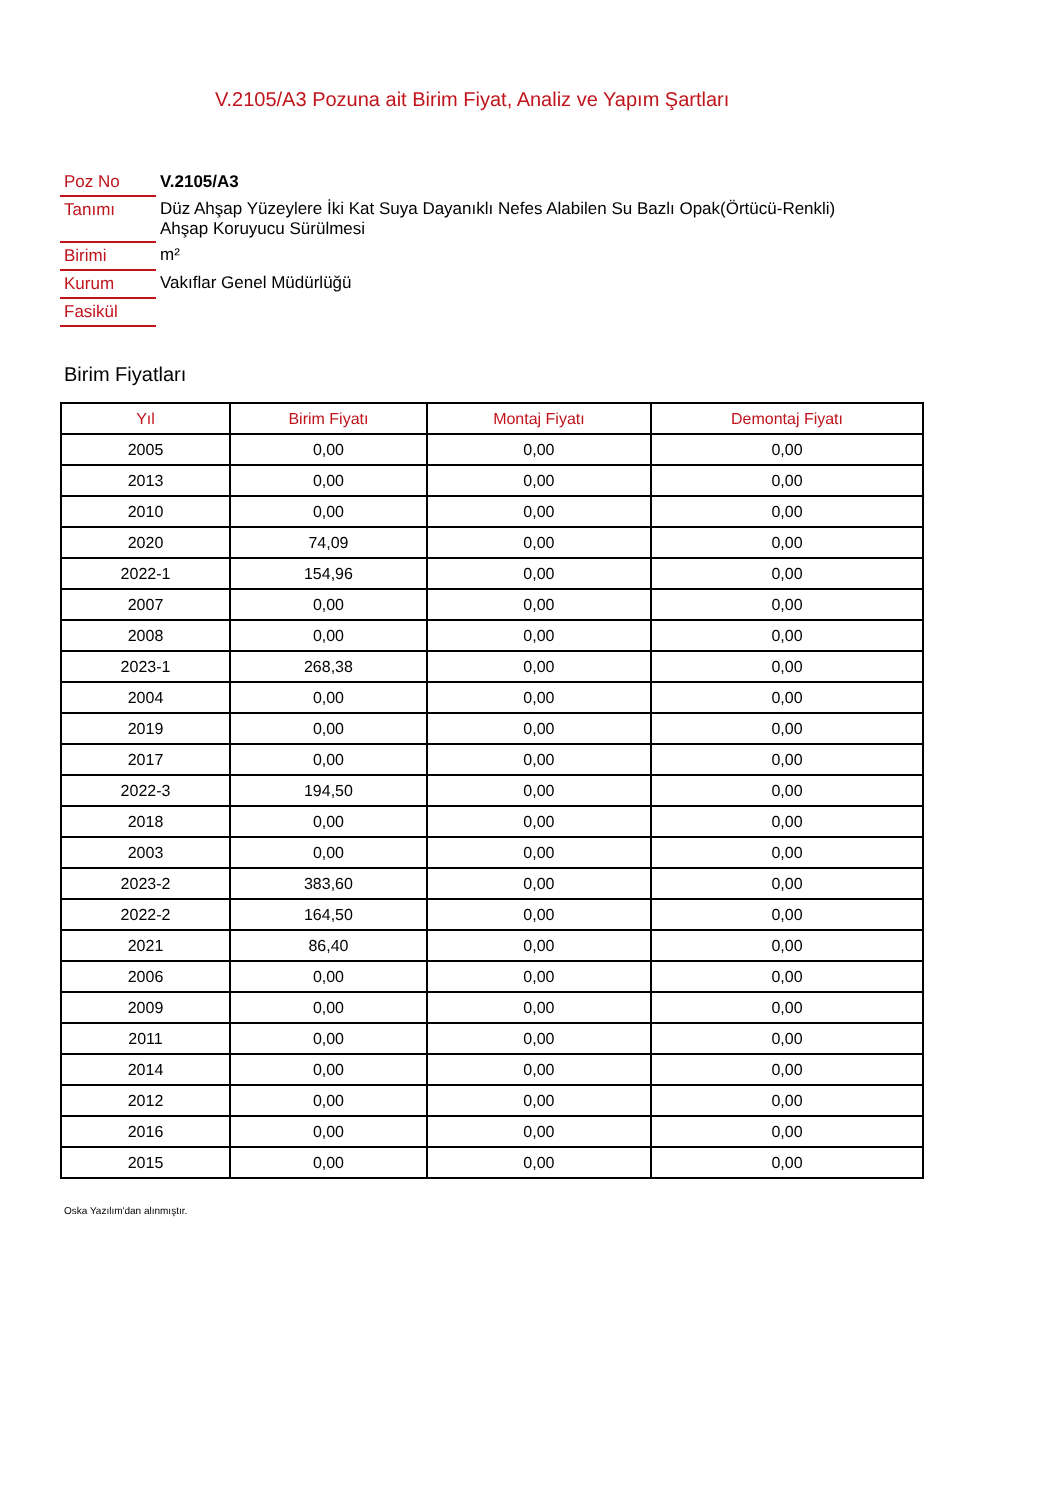V.2105/A3 Pozuna ait Birim Fiyat, Analiz ve Yapım Şartları
| Poz No | V.2105/A3 |
| Tanımı | Düz Ahşap Yüzeylere İki Kat Suya Dayanıklı Nefes Alabilen Su Bazlı Opak(Örtücü-Renkli) Ahşap Koruyucu Sürülmesi |
| Birimi | m² |
| Kurum | Vakıflar Genel Müdürlüğü |
| Fasikül | |
Birim Fiyatları
| Yıl | Birim Fiyatı | Montaj Fiyatı | Demontaj Fiyatı |
| --- | --- | --- | --- |
| 2005 | 0,00 | 0,00 | 0,00 |
| 2013 | 0,00 | 0,00 | 0,00 |
| 2010 | 0,00 | 0,00 | 0,00 |
| 2020 | 74,09 | 0,00 | 0,00 |
| 2022-1 | 154,96 | 0,00 | 0,00 |
| 2007 | 0,00 | 0,00 | 0,00 |
| 2008 | 0,00 | 0,00 | 0,00 |
| 2023-1 | 268,38 | 0,00 | 0,00 |
| 2004 | 0,00 | 0,00 | 0,00 |
| 2019 | 0,00 | 0,00 | 0,00 |
| 2017 | 0,00 | 0,00 | 0,00 |
| 2022-3 | 194,50 | 0,00 | 0,00 |
| 2018 | 0,00 | 0,00 | 0,00 |
| 2003 | 0,00 | 0,00 | 0,00 |
| 2023-2 | 383,60 | 0,00 | 0,00 |
| 2022-2 | 164,50 | 0,00 | 0,00 |
| 2021 | 86,40 | 0,00 | 0,00 |
| 2006 | 0,00 | 0,00 | 0,00 |
| 2009 | 0,00 | 0,00 | 0,00 |
| 2011 | 0,00 | 0,00 | 0,00 |
| 2014 | 0,00 | 0,00 | 0,00 |
| 2012 | 0,00 | 0,00 | 0,00 |
| 2016 | 0,00 | 0,00 | 0,00 |
| 2015 | 0,00 | 0,00 | 0,00 |
Oska Yazılım'dan alınmıştır.